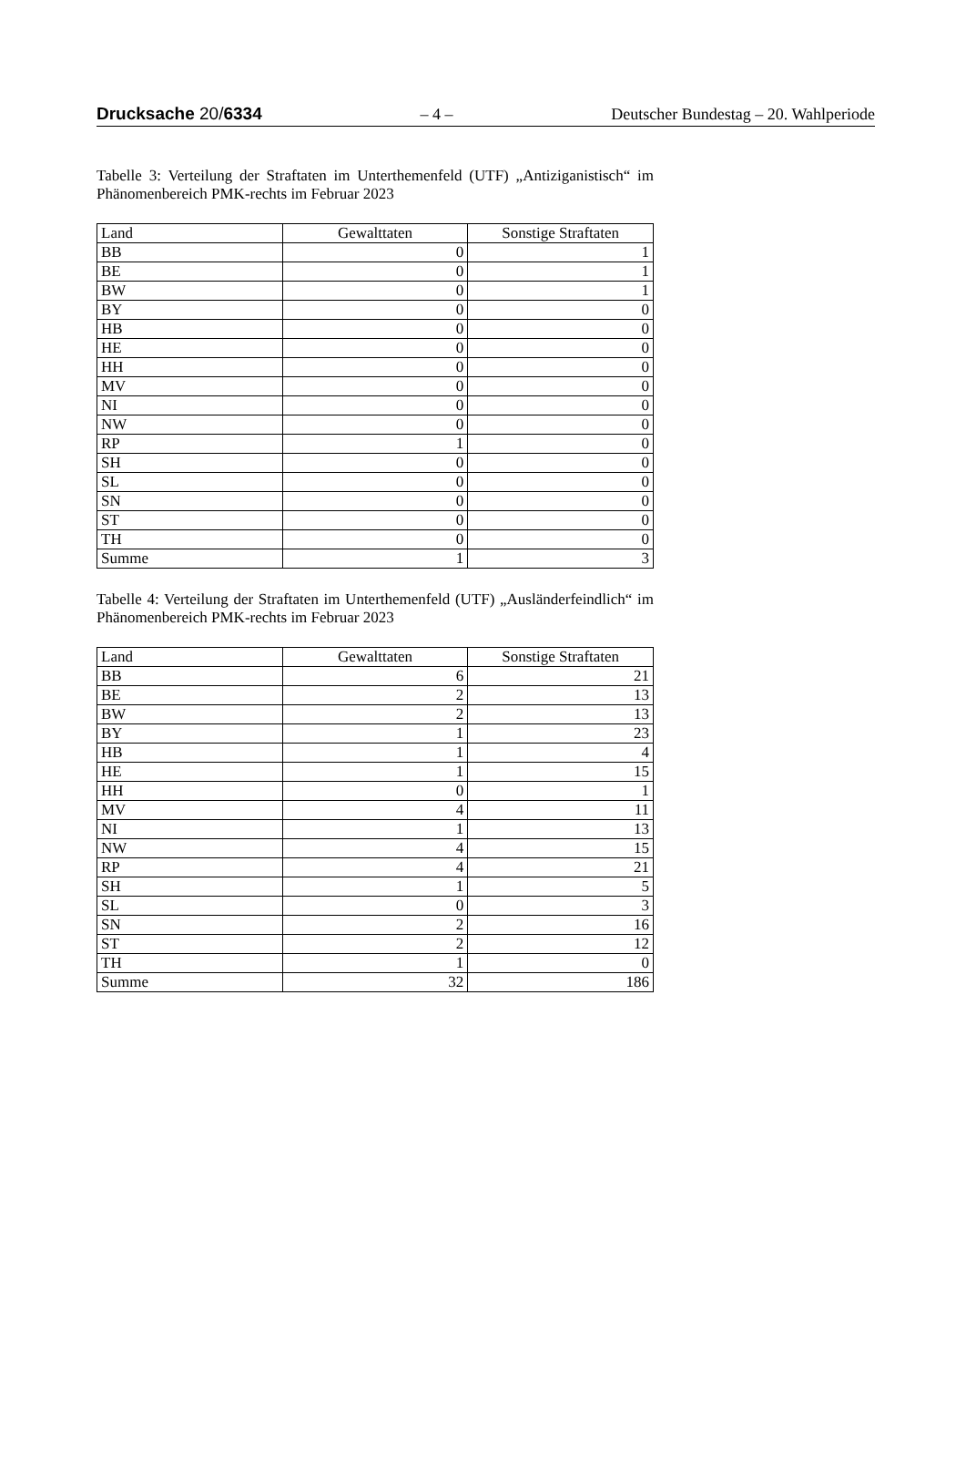Drucksache 20/6334 – 4 – Deutscher Bundestag – 20. Wahlperiode
Tabelle 3: Verteilung der Straftaten im Unterthemenfeld (UTF) „Antiziganistisch“ im Phänomenbereich PMK-rechts im Februar 2023
| Land | Gewalttaten | Sonstige Straftaten |
| --- | --- | --- |
| BB | 0 | 1 |
| BE | 0 | 1 |
| BW | 0 | 1 |
| BY | 0 | 0 |
| HB | 0 | 0 |
| HE | 0 | 0 |
| HH | 0 | 0 |
| MV | 0 | 0 |
| NI | 0 | 0 |
| NW | 0 | 0 |
| RP | 1 | 0 |
| SH | 0 | 0 |
| SL | 0 | 0 |
| SN | 0 | 0 |
| ST | 0 | 0 |
| TH | 0 | 0 |
| Summe | 1 | 3 |
Tabelle 4: Verteilung der Straftaten im Unterthemenfeld (UTF) „Ausländerfeindlich“ im Phänomenbereich PMK-rechts im Februar 2023
| Land | Gewalttaten | Sonstige Straftaten |
| --- | --- | --- |
| BB | 6 | 21 |
| BE | 2 | 13 |
| BW | 2 | 13 |
| BY | 1 | 23 |
| HB | 1 | 4 |
| HE | 1 | 15 |
| HH | 0 | 1 |
| MV | 4 | 11 |
| NI | 1 | 13 |
| NW | 4 | 15 |
| RP | 4 | 21 |
| SH | 1 | 5 |
| SL | 0 | 3 |
| SN | 2 | 16 |
| ST | 2 | 12 |
| TH | 1 | 0 |
| Summe | 32 | 186 |